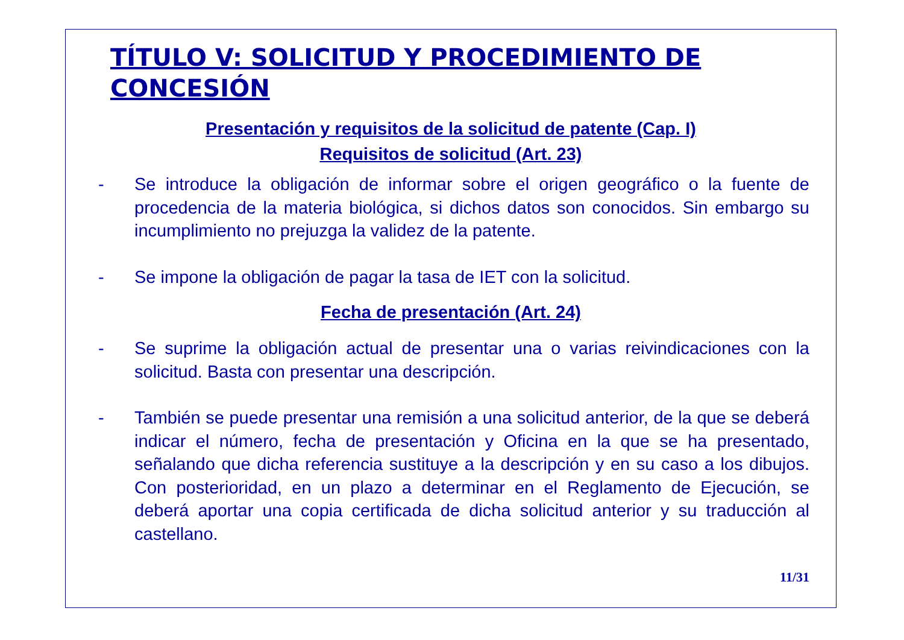TÍTULO V: SOLICITUD Y PROCEDIMIENTO DE CONCESIÓN
Presentación y requisitos de la solicitud de patente (Cap. I)
Requisitos de solicitud (Art. 23)
- Se introduce la obligación de informar sobre el origen geográfico o la fuente de procedencia de la materia biológica, si dichos datos son conocidos. Sin embargo su incumplimiento no prejuzga la validez de la patente.
- Se impone la obligación de pagar la tasa de IET con la solicitud.
Fecha de presentación (Art. 24)
- Se suprime la obligación actual de presentar una o varias reivindicaciones con la solicitud. Basta con presentar una descripción.
- También se puede presentar una remisión a una solicitud anterior, de la que se deberá indicar el número, fecha de presentación y Oficina en la que se ha presentado, señalando que dicha referencia sustituye a la descripción y en su caso a los dibujos. Con posterioridad, en un plazo a determinar en el Reglamento de Ejecución, se deberá aportar una copia certificada de dicha solicitud anterior y su traducción al castellano.
11/31